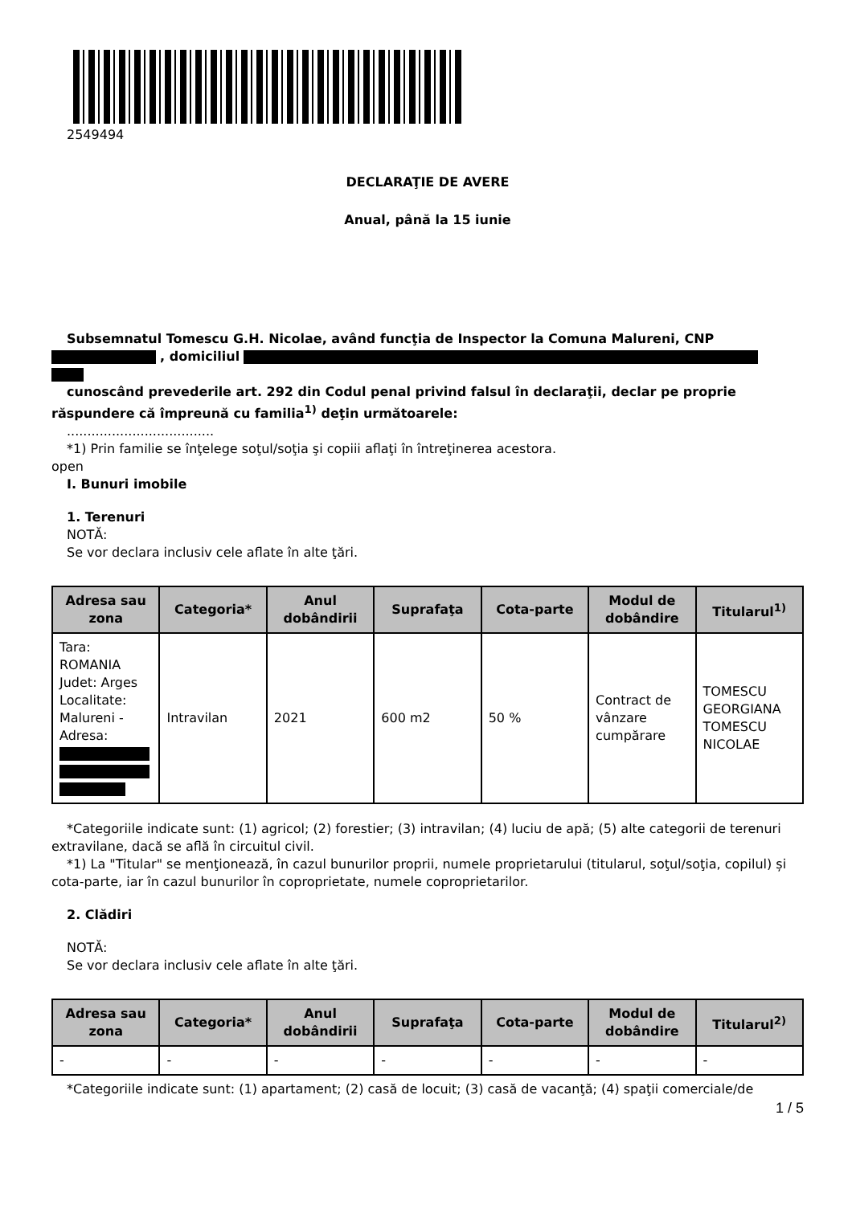2549494
DECLARAŢIE DE AVERE
Anual, până la 15 iunie
Subsemnatul Tomescu G.H. Nicolae, având funcţia de Inspector la Comuna Malureni, CNP
, domiciliul
cunoscând prevederile art. 292 din Codul penal privind falsul în declaraţii, declar pe proprie răspundere că împreună cu familia<sup>1)</sup> deţin următoarele:
....................................
*1) Prin familie se înţelege soţul/soţia şi copiii aflaţi în întreţinerea acestora.
open
I. Bunuri imobile
1. Terenuri
NOTĂ:
Se vor declara inclusiv cele aflate în alte ţări.
| Adresa sau zona | Categoria* | Anul dobândirii | Suprafaţa | Cota-parte | Modul de dobândire | Titularul<sup>1)</sup> |
| --- | --- | --- | --- | --- | --- | --- |
| Tara: ROMANIA Judet: Arges Localitate: Malureni - Adresa: | Intravilan | 2021 | 600 m2 | 50 % | Contract de vânzare cumpărare | TOMESCU GEORGIANA TOMESCU NICOLAE |
*Categoriile indicate sunt: (1) agricol; (2) forestier; (3) intravilan; (4) luciu de apă; (5) alte categorii de terenuri extravilane, dacă se află în circuitul civil.
*1) La "Titular" se menţionează, în cazul bunurilor proprii, numele proprietarului (titularul, soţul/soţia, copilul) și cota-parte, iar în cazul bunurilor în coproprietate, numele coproprietarilor.
2. Clădiri
NOTĂ:
Se vor declara inclusiv cele aflate în alte ţări.
| Adresa sau zona | Categoria* | Anul dobândirii | Suprafaţa | Cota-parte | Modul de dobândire | Titularul<sup>2)</sup> |
| --- | --- | --- | --- | --- | --- | --- |
| - | - | - | - | - | - | - |
*Categoriile indicate sunt: (1) apartament; (2) casă de locuit; (3) casă de vacanţă; (4) spaţii comerciale/de
1 / 5